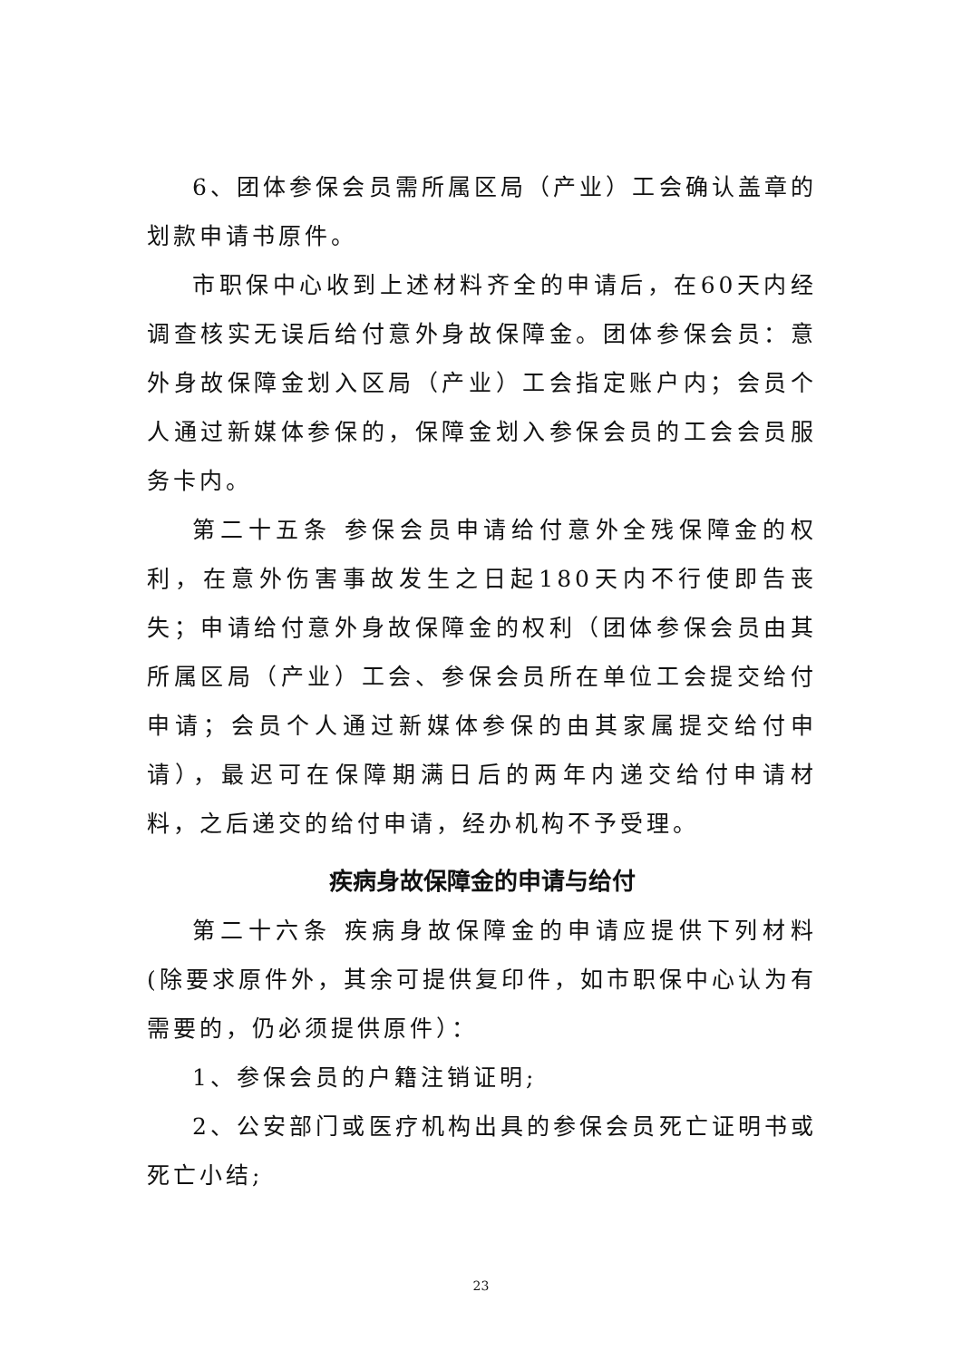6、团体参保会员需所属区局（产业）工会确认盖章的划款申请书原件。
市职保中心收到上述材料齐全的申请后，在60天内经调查核实无误后给付意外身故保障金。团体参保会员：意外身故保障金划入区局（产业）工会指定账户内；会员个人通过新媒体参保的，保障金划入参保会员的工会会员服务卡内。
第二十五条 参保会员申请给付意外全残保障金的权利，在意外伤害事故发生之日起180天内不行使即告丧失；申请给付意外身故保障金的权利（团体参保会员由其所属区局（产业）工会、参保会员所在单位工会提交给付申请；会员个人通过新媒体参保的由其家属提交给付申请），最迟可在保障期满日后的两年内递交给付申请材料，之后递交的给付申请，经办机构不予受理。
疾病身故保障金的申请与给付
第二十六条 疾病身故保障金的申请应提供下列材料(除要求原件外，其余可提供复印件，如市职保中心认为有需要的，仍必须提供原件）：
1、参保会员的户籍注销证明;
2、公安部门或医疗机构出具的参保会员死亡证明书或死亡小结;
23